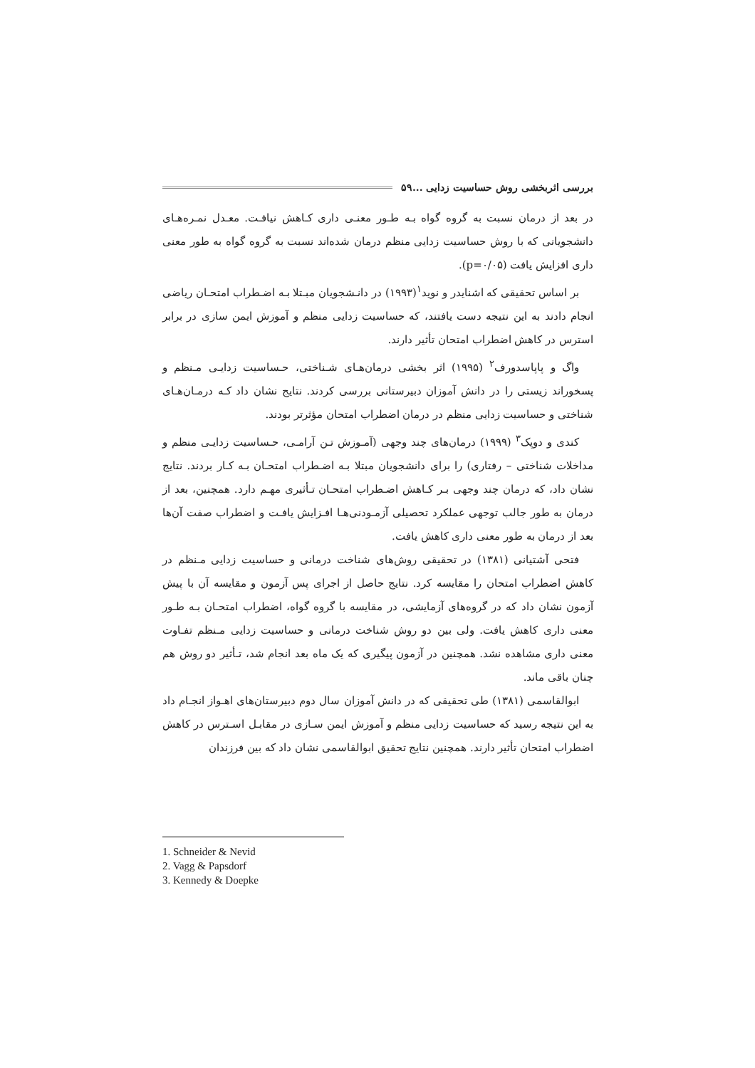بررسی اثربخشی روش حساسیت زدایی ... ۵۹
در بعد از درمان نسبت به گروه گواه بـه طـور معنـی داری کـاهش نیافـت. معـدل نمـره‌هـای دانشجویانی که با روش حساسیت زدایی منظم درمان شده‌اند نسبت به گروه گواه به طور معنی داری افزایش یافت (p=۰/۰۵).
بر اساس تحقیقی که اشنایدر و نوید<sup>۱</sup>(۱۹۹۳) در دانـشجویان مبـتلا بـه اضـطراب امتحـان ریاضی انجام دادند به این نتیجه دست یافتند، که حساسیت زدایی منظم و آموزش ایمن سازی در برابر استرس در کاهش اضطراب امتحان تأثیر دارند.
واگ و پاپاسدورف<sup>۲</sup> (۱۹۹۵) اثر بخشی درمان‌هـای شـناختی، حـساسیت زدایـی مـنظم و پسخوراند زیستی را در دانش آموزان دبیرستانی بررسی کردند. نتایج نشان داد کـه درمـان‌هـای شناختی و حساسیت زدایی منظم در درمان اضطراب امتحان مؤثرتر بودند.
کندی و دوپک<sup>۳</sup> (۱۹۹۹) درمان‌های چند وجهی (آمـوزش تـن آرامـی، حـساسیت زدایـی منظم و مداخلات شناختی – رفتاری) را برای دانشجویان مبتلا بـه اضـطراب امتحـان بـه کـار بردند. نتایج نشان داد، که درمان چند وجهی بـر کـاهش اضـطراب امتحـان تـأثیری مهـم دارد. همچنین، بعد از درمان به طور جالب توجهی عملکرد تحصیلی آزمـودنی‌هـا افـزایش یافـت و اضطراب صفت آن‌ها بعد از درمان به طور معنی داری کاهش یافت.
فتحی آشتیانی (۱۳۸۱) در تحقیقی روش‌های شناخت درمانی و حساسیت زدایی مـنظم در کاهش اضطراب امتحان را مقایسه کرد. نتایج حاصل از اجرای پس آزمون و مقایسه آن با پیش آزمون نشان داد که در گروه‌های آزمایشی، در مقایسه با گروه گواه، اضطراب امتحـان بـه طـور معنی داری کاهش یافت. ولی بین دو روش شناخت درمانی و حساسیت زدایی مـنظم تفـاوت معنی داری مشاهده نشد. همچنین در آزمون پیگیری که یک ماه بعد انجام شد، تـأثیر دو روش هم چنان باقی ماند.
ابوالقاسمی (۱۳۸۱) طی تحقیقی که در دانش آموزان سال دوم دبیرستان‌های اهـواز انجـام داد به این نتیجه رسید که حساسیت زدایی منظم و آموزش ایمن سـازی در مقابـل اسـترس در کاهش اضطراب امتحان تأثیر دارند. همچنین نتایج تحقیق ابوالقاسمی نشان داد که بین فرزندان
1. Schneider & Nevid
2. Vagg & Papsdorf
3. Kennedy & Doepke